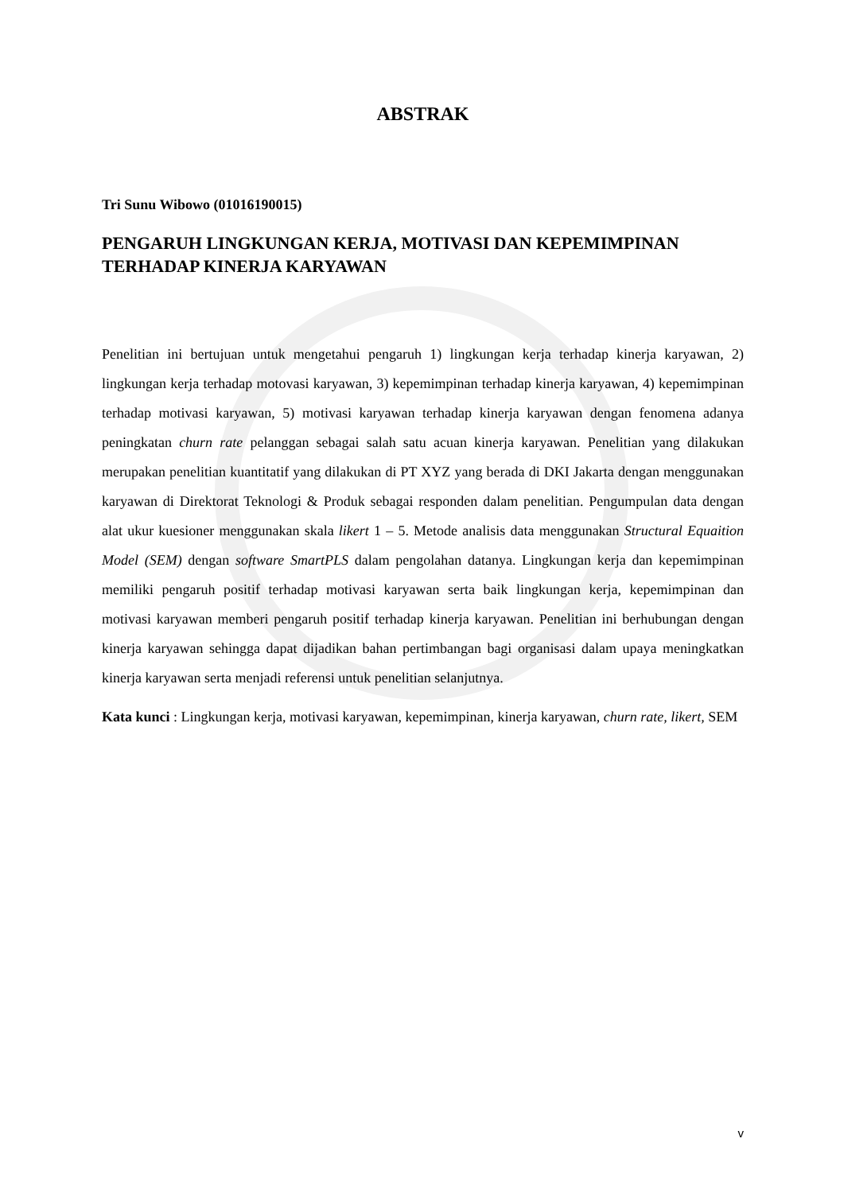ABSTRAK
Tri Sunu Wibowo (01016190015)
PENGARUH LINGKUNGAN KERJA, MOTIVASI DAN KEPEMIMPINAN TERHADAP KINERJA KARYAWAN
Penelitian ini bertujuan untuk mengetahui pengaruh 1) lingkungan kerja terhadap kinerja karyawan, 2) lingkungan kerja terhadap motovasi karyawan, 3) kepemimpinan terhadap kinerja karyawan, 4) kepemimpinan terhadap motivasi karyawan, 5) motivasi karyawan terhadap kinerja karyawan dengan fenomena adanya peningkatan churn rate pelanggan sebagai salah satu acuan kinerja karyawan. Penelitian yang dilakukan merupakan penelitian kuantitatif yang dilakukan di PT XYZ yang berada di DKI Jakarta dengan menggunakan karyawan di Direktorat Teknologi & Produk sebagai responden dalam penelitian. Pengumpulan data dengan alat ukur kuesioner menggunakan skala likert 1 – 5. Metode analisis data menggunakan Structural Equaition Model (SEM) dengan software SmartPLS dalam pengolahan datanya. Lingkungan kerja dan kepemimpinan memiliki pengaruh positif terhadap motivasi karyawan serta baik lingkungan kerja, kepemimpinan dan motivasi karyawan memberi pengaruh positif terhadap kinerja karyawan. Penelitian ini berhubungan dengan kinerja karyawan sehingga dapat dijadikan bahan pertimbangan bagi organisasi dalam upaya meningkatkan kinerja karyawan serta menjadi referensi untuk penelitian selanjutnya.
Kata kunci : Lingkungan kerja, motivasi karyawan, kepemimpinan, kinerja karyawan, churn rate, likert, SEM
v